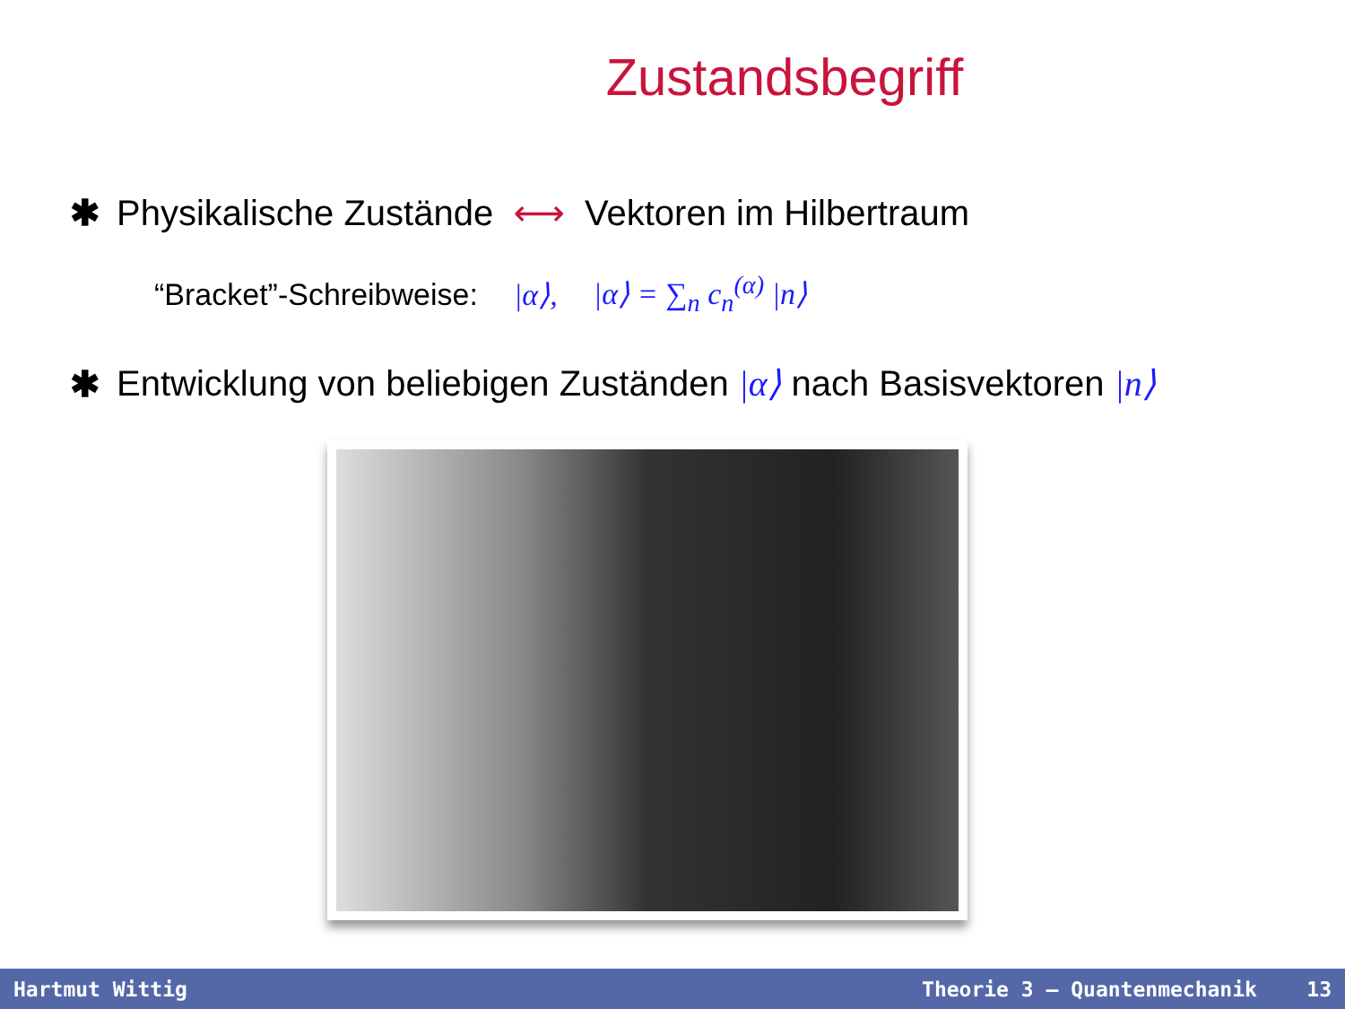Zustandsbegriff
✱ Physikalische Zustände ⟷ Vektoren im Hilbertraum
“Bracket”-Schreibweise: |α⟩, |α⟩ = ∑<sub>n</sub> c<sub>n</sub><sup>(α)</sup> |n⟩
✱ Entwicklung von beliebigen Zuständen |α⟩ nach Basisvektoren |n⟩
Hartmut Wittig Theorie 3 – Quantenmechanik 13